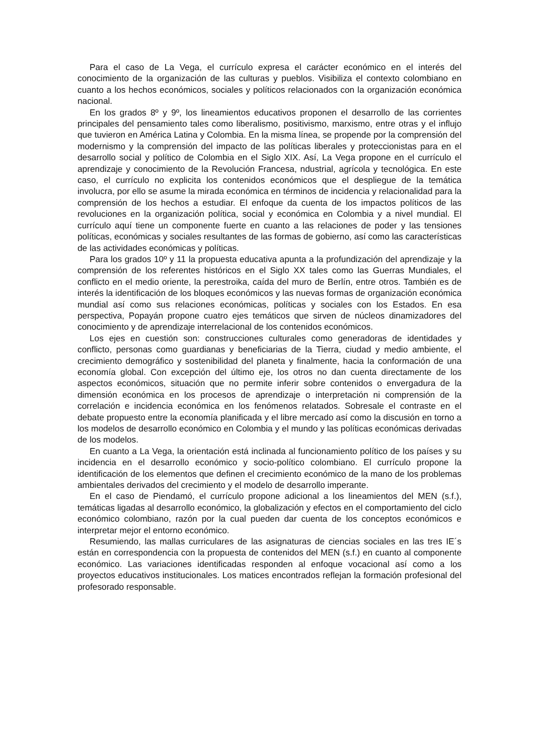Para el caso de La Vega, el currículo expresa el carácter económico en el interés del conocimiento de la organización de las culturas y pueblos. Visibiliza el contexto colombiano en cuanto a los hechos económicos, sociales y políticos relacionados con la organización económica nacional.
En los grados 8º y 9º, los lineamientos educativos proponen el desarrollo de las corrientes principales del pensamiento tales como liberalismo, positivismo, marxismo, entre otras y el influjo que tuvieron en América Latina y Colombia. En la misma línea, se propende por la comprensión del modernismo y la comprensión del impacto de las políticas liberales y proteccionistas para en el desarrollo social y político de Colombia en el Siglo XIX. Así, La Vega propone en el currículo el aprendizaje y conocimiento de la Revolución Francesa, ndustrial, agrícola y tecnológica. En este caso, el currículo no explicita los contenidos económicos que el despliegue de la temática involucra, por ello se asume la mirada económica en términos de incidencia y relacionalidad para la comprensión de los hechos a estudiar. El enfoque da cuenta de los impactos políticos de las revoluciones en la organización política, social y económica en Colombia y a nivel mundial. El currículo aquí tiene un componente fuerte en cuanto a las relaciones de poder y las tensiones políticas, económicas y sociales resultantes de las formas de gobierno, así como las características de las actividades económicas y políticas.
Para los grados 10º y 11 la propuesta educativa apunta a la profundización del aprendizaje y la comprensión de los referentes históricos en el Siglo XX tales como las Guerras Mundiales, el conflicto en el medio oriente, la perestroika, caída del muro de Berlín, entre otros. También es de interés la identificación de los bloques económicos y las nuevas formas de organización económica mundial así como sus relaciones económicas, políticas y sociales con los Estados. En esa perspectiva, Popayán propone cuatro ejes temáticos que sirven de núcleos dinamizadores del conocimiento y de aprendizaje interrelacional de los contenidos económicos.
Los ejes en cuestión son: construcciones culturales como generadoras de identidades y conflicto, personas como guardianas y beneficiarias de la Tierra, ciudad y medio ambiente, el crecimiento demográfico y sostenibilidad del planeta y finalmente, hacia la conformación de una economía global. Con excepción del último eje, los otros no dan cuenta directamente de los aspectos económicos, situación que no permite inferir sobre contenidos o envergadura de la dimensión económica en los procesos de aprendizaje o interpretación ni comprensión de la correlación e incidencia económica en los fenómenos relatados. Sobresale el contraste en el debate propuesto entre la economía planificada y el libre mercado así como la discusión en torno a los modelos de desarrollo económico en Colombia y el mundo y las políticas económicas derivadas de los modelos.
En cuanto a La Vega, la orientación está inclinada al funcionamiento político de los países y su incidencia en el desarrollo económico y socio-político colombiano. El currículo propone la identificación de los elementos que definen el crecimiento económico de la mano de los problemas ambientales derivados del crecimiento y el modelo de desarrollo imperante.
En el caso de Piendamó, el currículo propone adicional a los lineamientos del MEN (s.f.), temáticas ligadas al desarrollo económico, la globalización y efectos en el comportamiento del ciclo económico colombiano, razón por la cual pueden dar cuenta de los conceptos económicos e interpretar mejor el entorno económico.
Resumiendo, las mallas curriculares de las asignaturas de ciencias sociales en las tres IE´s están en correspondencia con la propuesta de contenidos del MEN (s.f.) en cuanto al componente económico. Las variaciones identificadas responden al enfoque vocacional así como a los proyectos educativos institucionales. Los matices encontrados reflejan la formación profesional del profesorado responsable.